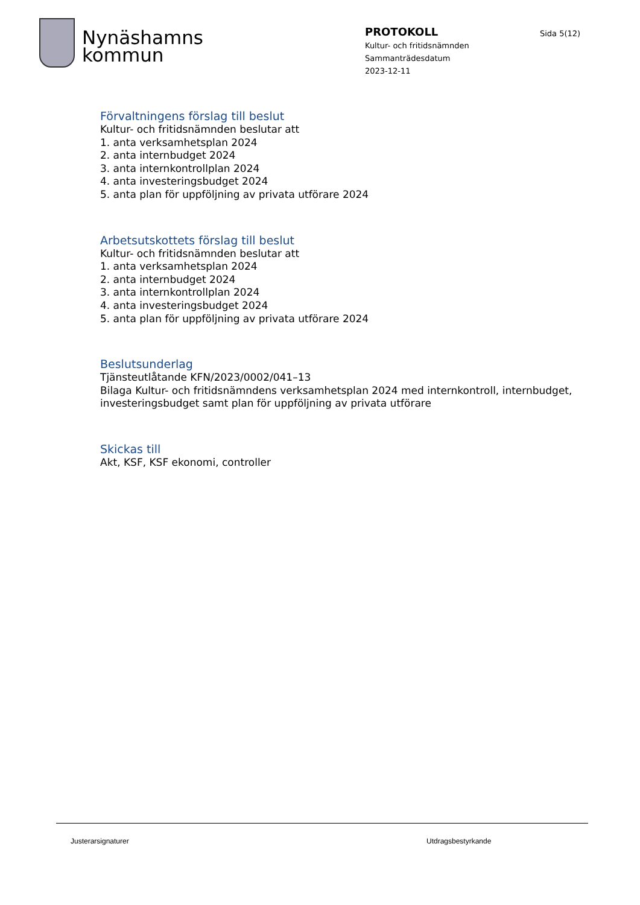Nynäshamns
kommun
PROTOKOLL
Kultur- och fritidsnämnden
Sammanträdesdatum
2023-12-11
Sida 5(12)
Förvaltningens förslag till beslut
Kultur- och fritidsnämnden beslutar att
1. anta verksamhetsplan 2024
2. anta internbudget 2024
3. anta internkontrollplan 2024
4. anta investeringsbudget 2024
5. anta plan för uppföljning av privata utförare 2024
Arbetsutskottets förslag till beslut
Kultur- och fritidsnämnden beslutar att
1. anta verksamhetsplan 2024
2. anta internbudget 2024
3. anta internkontrollplan 2024
4. anta investeringsbudget 2024
5. anta plan för uppföljning av privata utförare 2024
Beslutsunderlag
Tjänsteutlåtande KFN/2023/0002/041–13
Bilaga Kultur- och fritidsnämndens verksamhetsplan 2024 med internkontroll, internbudget,
investeringsbudget samt plan för uppföljning av privata utförare
Skickas till
Akt, KSF, KSF ekonomi, controller
Justerarsignaturer Utdragsbestyrkande